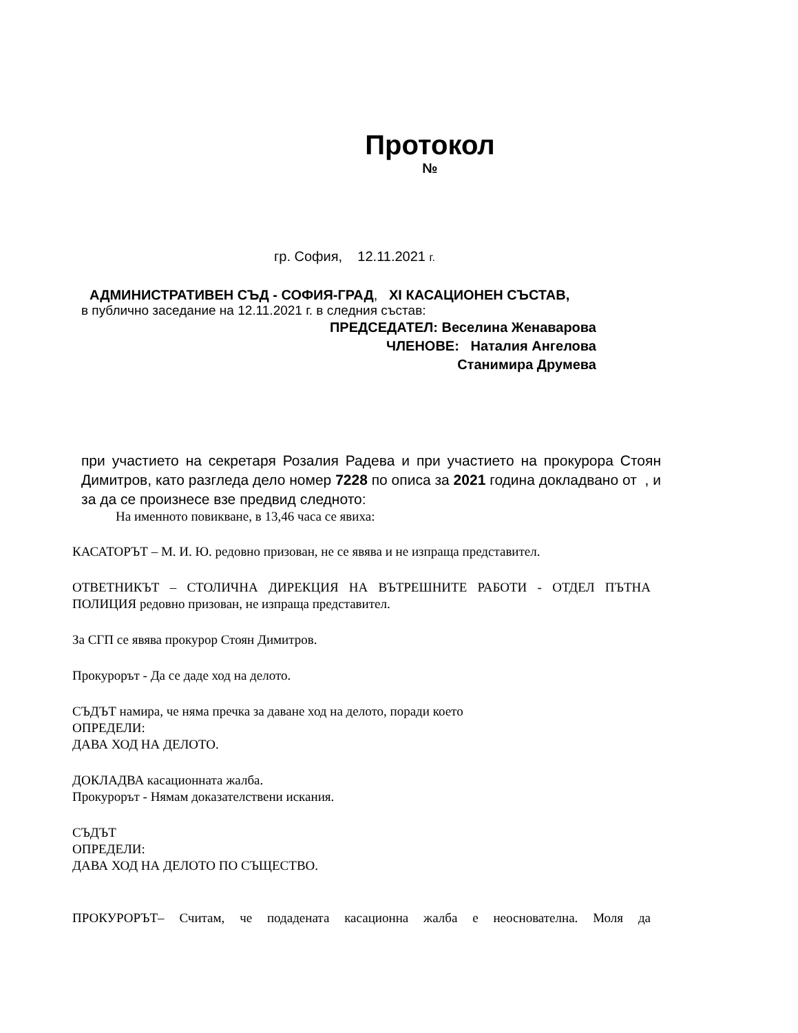Протокол
№
гр. София, 12.11.2021 г.
АДМИНИСТРАТИВЕН СЪД - СОФИЯ-ГРАД, XI КАСАЦИОНЕН СЪСТАВ,
в публично заседание на 12.11.2021 г. в следния състав:
ПРЕДСЕДАТЕЛ: Веселина Женаварова
ЧЛЕНОВЕ: Наталия Ангелова
Станимира Друмева
при участието на секретаря Розалия Радева и при участието на прокурора Стоян Димитров, като разгледа дело номер 7228 по описа за 2021 година докладвано от , и за да се произнесе взе предвид следното:
На именното повикване, в 13,46 часа се явиха:
КАСАТОРЪТ – М. И. Ю. редовно призован, не се явява и не изпраща представител.
ОТВЕТНИКЪТ – СТОЛИЧНА ДИРЕКЦИЯ НА ВЪТРЕШНИТЕ РАБОТИ - ОТДЕЛ ПЪТНА ПОЛИЦИЯ редовно призован, не изпраща представител.
За СГП се явява прокурор Стоян Димитров.
Прокурорът - Да се даде ход на делото.
СЪДЪТ намира, че няма пречка за даване ход на делото, поради което
ОПРЕДЕЛИ:
ДАВА ХОД НА ДЕЛОТО.
ДОКЛАДВА касационната жалба.
Прокурорът - Нямам доказателствени искания.
СЪДЪТ
ОПРЕДЕЛИ:
ДАВА ХОД НА ДЕЛОТО ПО СЪЩЕСТВО.
ПРОКУРОРЪТ– Считам, че подадената касационна жалба е неоснователна. Моля да